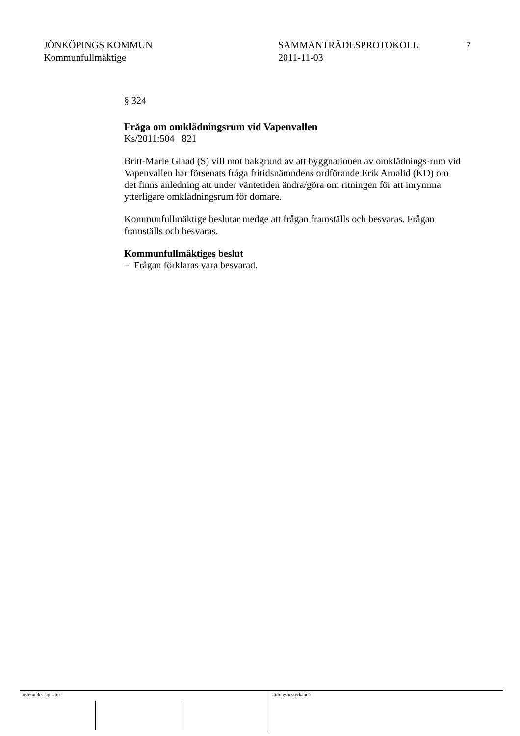JÖNKÖPINGS KOMMUN
Kommunfullmäktige
SAMMANTRÄDESPROTOKOLL
2011-11-03
7
§ 324
Fråga om omklädningsrum vid Vapenvallen
Ks/2011:504 821
Britt-Marie Glaad (S) vill mot bakgrund av att byggnationen av omklädnings-rum vid Vapenvallen har försenats fråga fritidsnämndens ordförande Erik Arnalid (KD) om det finns anledning att under väntetiden ändra/göra om ritningen för att inrymma ytterligare omklädningsrum för domare.
Kommunfullmäktige beslutar medge att frågan framställs och besvaras. Frågan framställs och besvaras.
Kommunfullmäktiges beslut
– Frågan förklaras vara besvarad.
Justerandes signatur
Utdragsbestyrkande